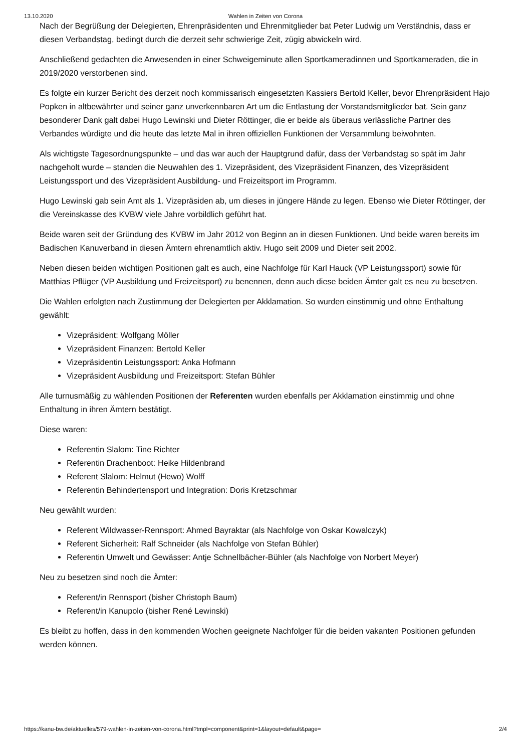13.10.2020 Wahlen in Zeiten von Corona
Nach der Begrüßung der Delegierten, Ehrenpräsidenten und Ehrenmitglieder bat Peter Ludwig um Verständnis, dass er diesen Verbandstag, bedingt durch die derzeit sehr schwierige Zeit, zügig abwickeln wird.
Anschließend gedachten die Anwesenden in einer Schweigeminute allen Sportkameradinnen und Sportkameraden, die in 2019/2020 verstorbenen sind.
Es folgte ein kurzer Bericht des derzeit noch kommissarisch eingesetzten Kassiers Bertold Keller, bevor Ehrenpräsident Hajo Popken in altbewährter und seiner ganz unverkennbaren Art um die Entlastung der Vorstandsmitglieder bat. Sein ganz besonderer Dank galt dabei Hugo Lewinski und Dieter Röttinger, die er beide als überaus verlässliche Partner des Verbandes würdigte und die heute das letzte Mal in ihren offiziellen Funktionen der Versammlung beiwohnten.
Als wichtigste Tagesordnungspunkte – und das war auch der Hauptgrund dafür, dass der Verbandstag so spät im Jahr nachgeholt wurde – standen die Neuwahlen des 1. Vizepräsident, des Vizepräsident Finanzen, des Vizepräsident Leistungssport und des Vizepräsident Ausbildung- und Freizeitsport im Programm.
Hugo Lewinski gab sein Amt als 1. Vizepräsiden ab, um dieses in jüngere Hände zu legen. Ebenso wie Dieter Röttinger, der die Vereinskasse des KVBW viele Jahre vorbildlich geführt hat.
Beide waren seit der Gründung des KVBW im Jahr 2012 von Beginn an in diesen Funktionen. Und beide waren bereits im Badischen Kanuverband in diesen Ämtern ehrenamtlich aktiv. Hugo seit 2009 und Dieter seit 2002.
Neben diesen beiden wichtigen Positionen galt es auch, eine Nachfolge für Karl Hauck (VP Leistungssport) sowie für Matthias Pflüger (VP Ausbildung und Freizeitsport) zu benennen, denn auch diese beiden Ämter galt es neu zu besetzen.
Die Wahlen erfolgten nach Zustimmung der Delegierten per Akklamation. So wurden einstimmig und ohne Enthaltung gewählt:
Vizepräsident: Wolfgang Möller
Vizepräsident Finanzen: Bertold Keller
Vizepräsidentin Leistungssport: Anka Hofmann
Vizepräsident Ausbildung und Freizeitsport: Stefan Bühler
Alle turnusmäßig zu wählenden Positionen der Referenten wurden ebenfalls per Akklamation einstimmig und ohne Enthaltung in ihren Ämtern bestätigt.
Diese waren:
Referentin Slalom: Tine Richter
Referentin Drachenboot: Heike Hildenbrand
Referent Slalom: Helmut (Hewo) Wolff
Referentin Behindertensport und Integration: Doris Kretzschmar
Neu gewählt wurden:
Referent Wildwasser-Rennsport: Ahmed Bayraktar (als Nachfolge von Oskar Kowalczyk)
Referent Sicherheit: Ralf Schneider (als Nachfolge von Stefan Bühler)
Referentin Umwelt und Gewässer: Antje Schnellbächer-Bühler (als Nachfolge von Norbert Meyer)
Neu zu besetzen sind noch die Ämter:
Referent/in Rennsport (bisher Christoph Baum)
Referent/in Kanupolo (bisher René Lewinski)
Es bleibt zu hoffen, dass in den kommenden Wochen geeignete Nachfolger für die beiden vakanten Positionen gefunden werden können.
https://kanu-bw.de/aktuelles/579-wahlen-in-zeiten-von-corona.html?tmpl=component&print=1&layout=default&page= 2/4